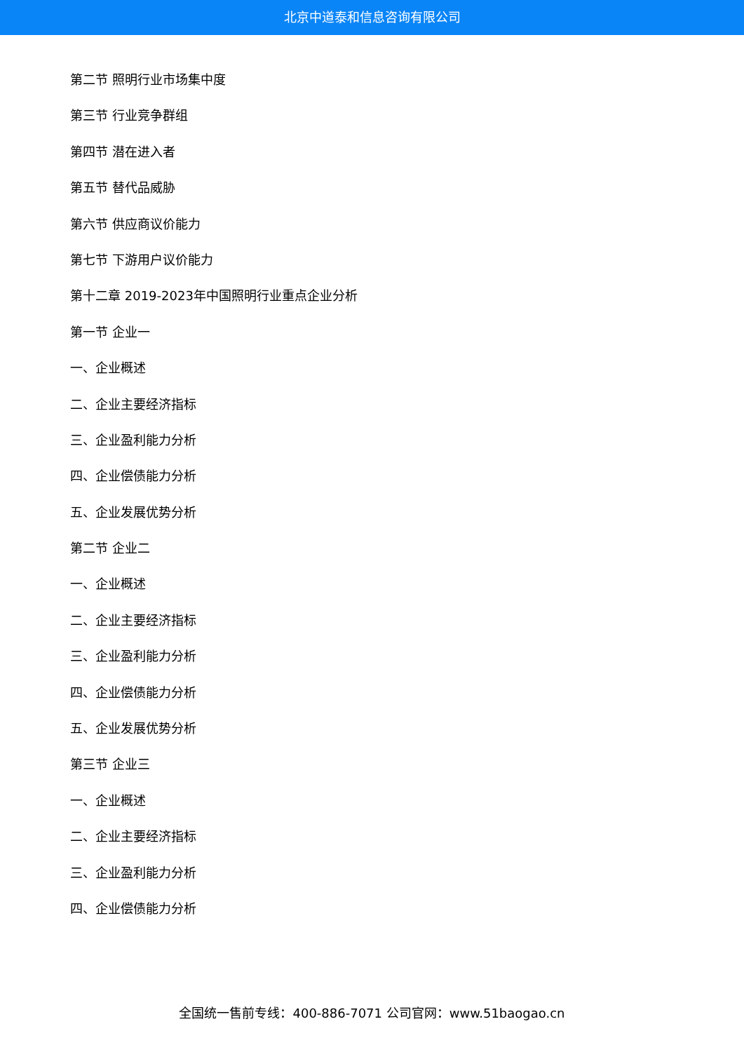北京中道泰和信息咨询有限公司
第二节 照明行业市场集中度
第三节 行业竞争群组
第四节 潜在进入者
第五节 替代品威胁
第六节 供应商议价能力
第七节 下游用户议价能力
第十二章 2019-2023年中国照明行业重点企业分析
第一节 企业一
一、企业概述
二、企业主要经济指标
三、企业盈利能力分析
四、企业偿债能力分析
五、企业发展优势分析
第二节 企业二
一、企业概述
二、企业主要经济指标
三、企业盈利能力分析
四、企业偿债能力分析
五、企业发展优势分析
第三节 企业三
一、企业概述
二、企业主要经济指标
三、企业盈利能力分析
四、企业偿债能力分析
全国统一售前专线：400-886-7071 公司官网：www.51baogao.cn